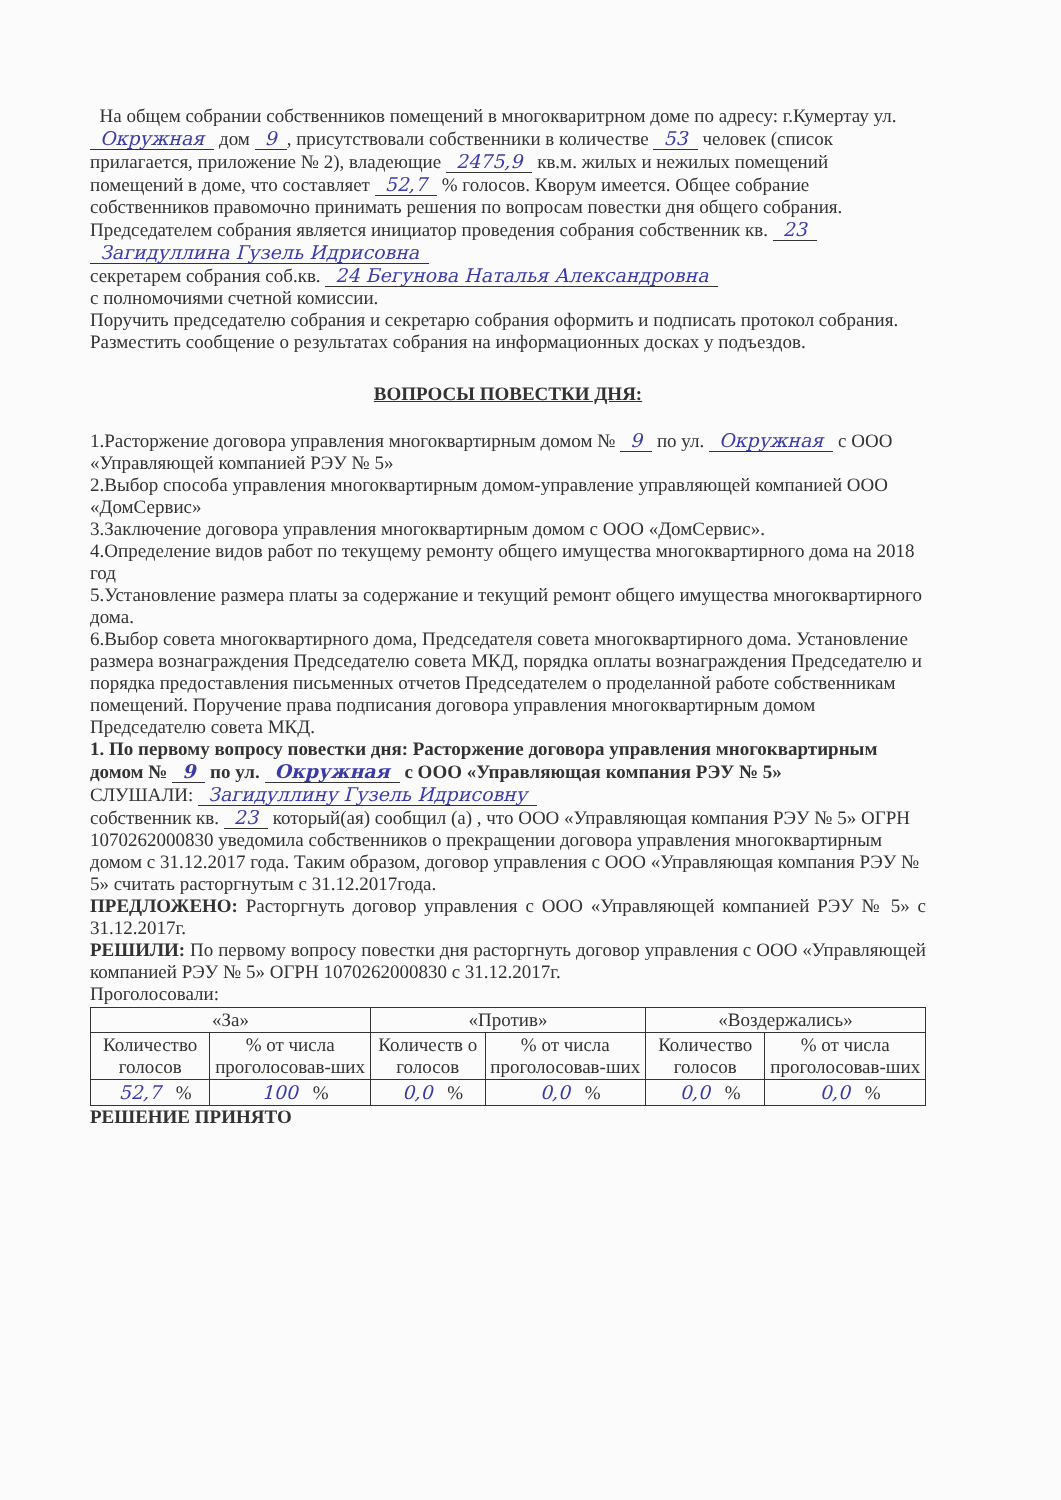На общем собрании собственников помещений в многокваритрном доме по адресу: г.Кумертау ул. Окружная дом 9, присутствовали собственники в количестве 53 человек (список прилагается, приложение № 2), владеющие 2475,9 кв.м. жилых и нежилых помещений помещений в доме, что составляет 52,7 % голосов. Кворум имеется. Общее собрание собственников правомочно принимать решения по вопросам повестки дня общего собрания.
Председателем собрания является инициатор проведения собрания собственник кв. 23
Загидуллина Гузель Идрисовна
секретарем собрания соб.кв. 24 Бегунова Наталья Александровна
с полномочиями счетной комиссии.
Поручить председателю собрания и секретарю собрания оформить и подписать протокол собрания.
Разместить сообщение о результатах собрания на информационных досках у подъездов.
ВОПРОСЫ ПОВЕСТКИ ДНЯ:
1.Расторжение договора управления многоквартирным домом № 9 по ул. Окружная с ООО «Управляющей компанией РЭУ № 5»
2.Выбор способа управления многоквартирным домом-управление управляющей компанией ООО «ДомСервис»
3.Заключение договора управления многоквартирным домом с ООО «ДомСервис».
4.Определение видов работ по текущему ремонту общего имущества многоквартирного дома на 2018 год
5.Установление размера платы за содержание и текущий ремонт общего имущества многоквартирного дома.
6.Выбор совета многоквартирного дома, Председателя совета многоквартирного дома. Установление размера вознаграждения Председателю совета МКД, порядка оплаты вознаграждения Председателю и порядка предоставления письменных отчетов Председателем о проделанной работе собственникам помещений. Поручение права подписания договора управления многоквартирным домом Председателю совета МКД.
1. По первому вопросу повестки дня: Расторжение договора управления многоквартирным домом № 9 по ул. Окружная с ООО «Управляющая компания РЭУ № 5»
СЛУШАЛИ: Загидуллину Гузель Идрисовну
собственник кв. 23 который(ая) сообщил (а) , что ООО «Управляющая компания РЭУ № 5» ОГРН 1070262000830 уведомила собственников о прекращении договора управления многоквартирным домом с 31.12.2017 года. Таким образом, договор управления с ООО «Управляющая компания РЭУ № 5» считать расторгнутым с 31.12.2017года.
ПРЕДЛОЖЕНО: Расторгнуть договор управления с ООО «Управляющей компанией РЭУ № 5» с 31.12.2017г.
РЕШИЛИ: По первому вопросу повестки дня расторгнуть договор управления с ООО «Управляющей компанией РЭУ № 5» ОГРН 1070262000830 с 31.12.2017г.
Проголосовали:
| «За» | | «Против» | | «Воздержались» | |
| --- | --- | --- | --- | --- | --- |
| Количество голосов | % от числа проголосовав-ших | Количеств о голосов | % от числа проголосовав-ших | Количество голосов | % от числа проголосовав-ших |
| 52,7 % | 100 % | 0,0 % | 0,0 % | 0,0 % | 0,0 % |
РЕШЕНИЕ ПРИНЯТО